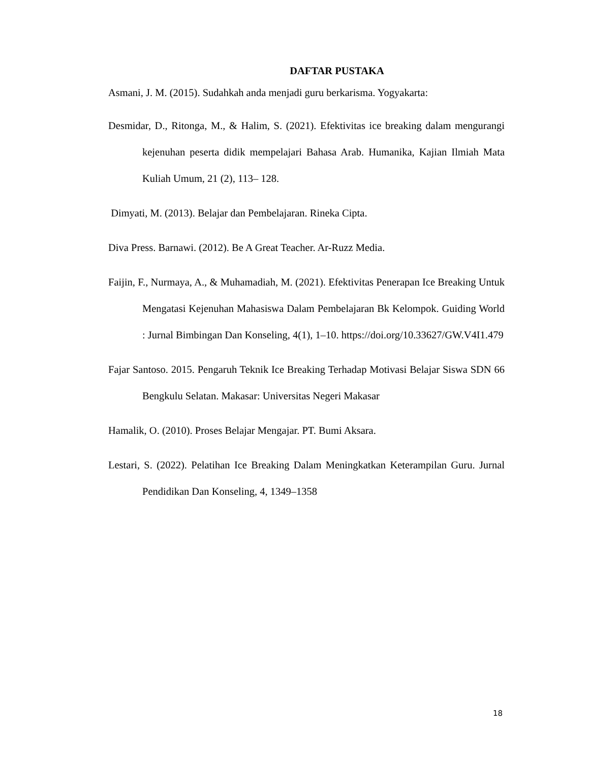DAFTAR PUSTAKA
Asmani, J. M. (2015). Sudahkah anda menjadi guru berkarisma. Yogyakarta:
Desmidar, D., Ritonga, M., & Halim, S. (2021). Efektivitas ice breaking dalam mengurangi kejenuhan peserta didik mempelajari Bahasa Arab. Humanika, Kajian Ilmiah Mata Kuliah Umum, 21 (2), 113– 128.
Dimyati, M. (2013). Belajar dan Pembelajaran. Rineka Cipta.
Diva Press. Barnawi. (2012). Be A Great Teacher. Ar-Ruzz Media.
Faijin, F., Nurmaya, A., & Muhamadiah, M. (2021). Efektivitas Penerapan Ice Breaking Untuk Mengatasi Kejenuhan Mahasiswa Dalam Pembelajaran Bk Kelompok. Guiding World : Jurnal Bimbingan Dan Konseling, 4(1), 1–10. https://doi.org/10.33627/GW.V4I1.479
Fajar Santoso. 2015. Pengaruh Teknik Ice Breaking Terhadap Motivasi Belajar Siswa SDN 66 Bengkulu Selatan. Makasar: Universitas Negeri Makasar
Hamalik, O. (2010). Proses Belajar Mengajar. PT. Bumi Aksara.
Lestari, S. (2022). Pelatihan Ice Breaking Dalam Meningkatkan Keterampilan Guru. Jurnal Pendidikan Dan Konseling, 4, 1349–1358
18